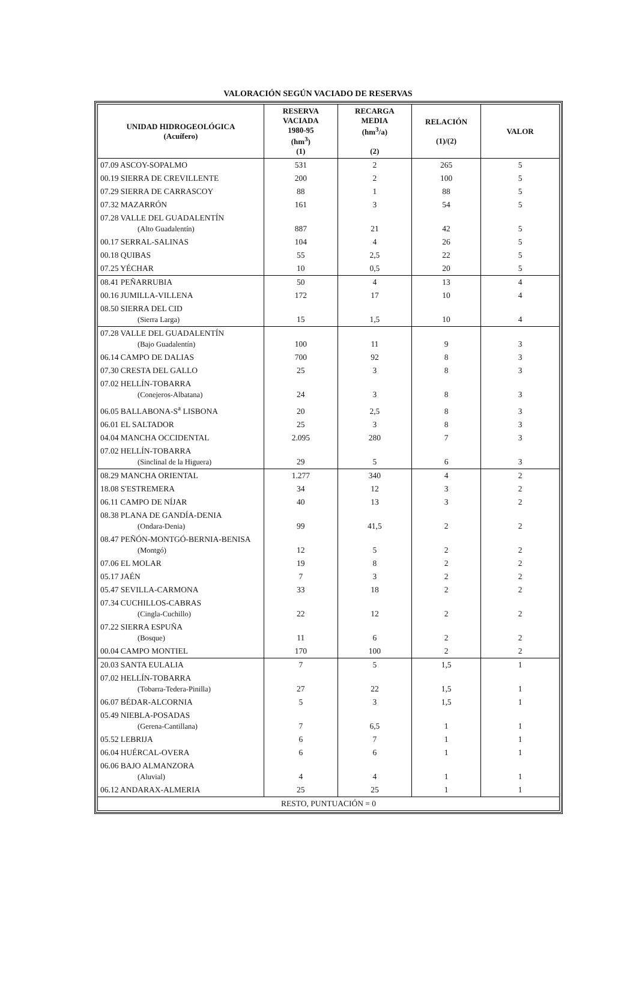VALORACIÓN SEGÚN VACIADO DE RESERVAS
| UNIDAD HIDROGEOLÓGICA (Acuífero) | RESERVA VACIADA 1980-95 (hm<sup>3</sup>) (1) | RECARGA MEDIA (hm<sup>3</sup>/a) (2) | RELACIÓN (1)/(2) | VALOR |
| --- | --- | --- | --- | --- |
| 07.09 ASCOY-SOPALMO | 531 | 2 | 265 | 5 |
| 00.19 SIERRA DE CREVILLENTE | 200 | 2 | 100 | 5 |
| 07.29 SIERRA DE CARRASCOY | 88 | 1 | 88 | 5 |
| 07.32 MAZARRÓN | 161 | 3 | 54 | 5 |
| 07.28 VALLE DEL GUADALENTÍN (Alto Guadalentín) | 887 | 21 | 42 | 5 |
| 00.17 SERRAL-SALINAS | 104 | 4 | 26 | 5 |
| 00.18 QUIBAS | 55 | 2,5 | 22 | 5 |
| 07.25 YÉCHAR | 10 | 0,5 | 20 | 5 |
| 08.41 PEÑARRUBIA | 50 | 4 | 13 | 4 |
| 00.16 JUMILLA-VILLENA | 172 | 17 | 10 | 4 |
| 08.50 SIERRA DEL CID (Sierra Larga) | 15 | 1,5 | 10 | 4 |
| 07.28 VALLE DEL GUADALENTÍN (Bajo Guadalentín) | 100 | 11 | 9 | 3 |
| 06.14 CAMPO DE DALIAS | 700 | 92 | 8 | 3 |
| 07.30 CRESTA DEL GALLO | 25 | 3 | 8 | 3 |
| 07.02 HELLÍN-TOBARRA (Conejeros-Albatana) | 24 | 3 | 8 | 3 |
| 06.05 BALLABONA-S<sup>a</sup> LISBONA | 20 | 2,5 | 8 | 3 |
| 06.01 EL SALTADOR | 25 | 3 | 8 | 3 |
| 04.04 MANCHA OCCIDENTAL | 2.095 | 280 | 7 | 3 |
| 07.02 HELLÍN-TOBARRA (Sinclinal de la Higuera) | 29 | 5 | 6 | 3 |
| 08.29 MANCHA ORIENTAL | 1.277 | 340 | 4 | 2 |
| 18.08 S'ESTREMERA | 34 | 12 | 3 | 2 |
| 06.11 CAMPO DE NÍJAR | 40 | 13 | 3 | 2 |
| 08.38 PLANA DE GANDÍA-DENIA (Ondara-Denia) | 99 | 41,5 | 2 | 2 |
| 08.47 PEÑÓN-MONTGÓ-BERNIA-BENISA (Montgó) | 12 | 5 | 2 | 2 |
| 07.06 EL MOLAR | 19 | 8 | 2 | 2 |
| 05.17 JAÉN | 7 | 3 | 2 | 2 |
| 05.47 SEVILLA-CARMONA | 33 | 18 | 2 | 2 |
| 07.34 CUCHILLOS-CABRAS (Cingla-Cuchillo) | 22 | 12 | 2 | 2 |
| 07.22 SIERRA ESPUÑA (Bosque) | 11 | 6 | 2 | 2 |
| 00.04 CAMPO MONTIEL | 170 | 100 | 2 | 2 |
| 20.03 SANTA EULALIA | 7 | 5 | 1,5 | 1 |
| 07.02 HELLÍN-TOBARRA (Tobarra-Tedera-Pinilla) | 27 | 22 | 1,5 | 1 |
| 06.07 BÉDAR-ALCORNIA | 5 | 3 | 1,5 | 1 |
| 05.49 NIEBLA-POSADAS (Gerena-Cantillana) | 7 | 6,5 | 1 | 1 |
| 05.52 LEBRIJA | 6 | 7 | 1 | 1 |
| 06.04 HUÉRCAL-OVERA | 6 | 6 | 1 | 1 |
| 06.06 BAJO ALMANZORA (Aluvial) | 4 | 4 | 1 | 1 |
| 06.12 ANDARAX-ALMERIA | 25 | 25 | 1 | 1 |
| RESTO, PUNTUACIÓN = 0 | | | | |